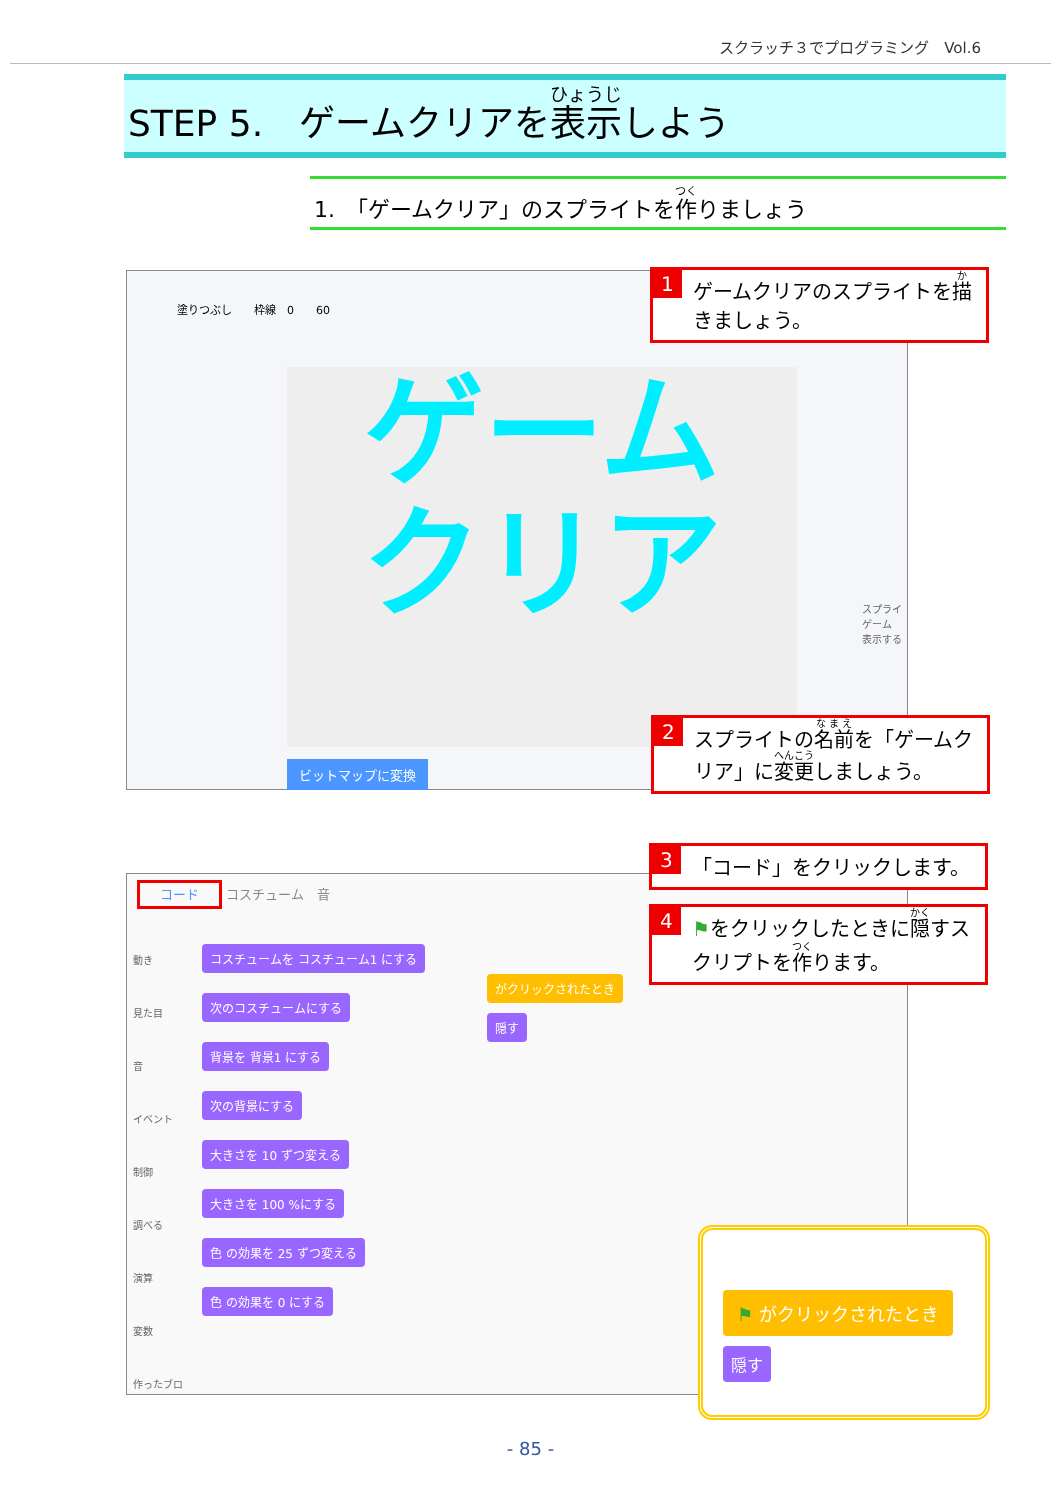スクラッチ３でプログラミング　Vol.6
STEP 5.　ゲームクリアを表示しよう
1.　「ゲームクリア」のスプライトを作りましょう
塗りつぶし　　枠線　0　　60
ゲーム
クリア
ビットマップに変換
スプライ
ゲーム
表示する
1 ゲームクリアのスプライトを描きましょう。
2 スプライトの名前を「ゲームクリア」に変更しましょう。
コード コスチューム　音
動き
見た目
音
イベント
制御
調べる
演算
変数
作ったブロ
コスチュームを コスチューム1 にする
次のコスチュームにする
背景を 背景1 にする
次の背景にする
大きさを 10 ずつ変える
大きさを 100 %にする
色 の効果を 25 ずつ変える
色 の効果を 0 にする
がクリックされたとき
隠す
3 「コード」をクリックします。
4 ⚑をクリックしたときに隠すスクリプトを作ります。
⚑ がクリックされたとき
隠す
- 85 -